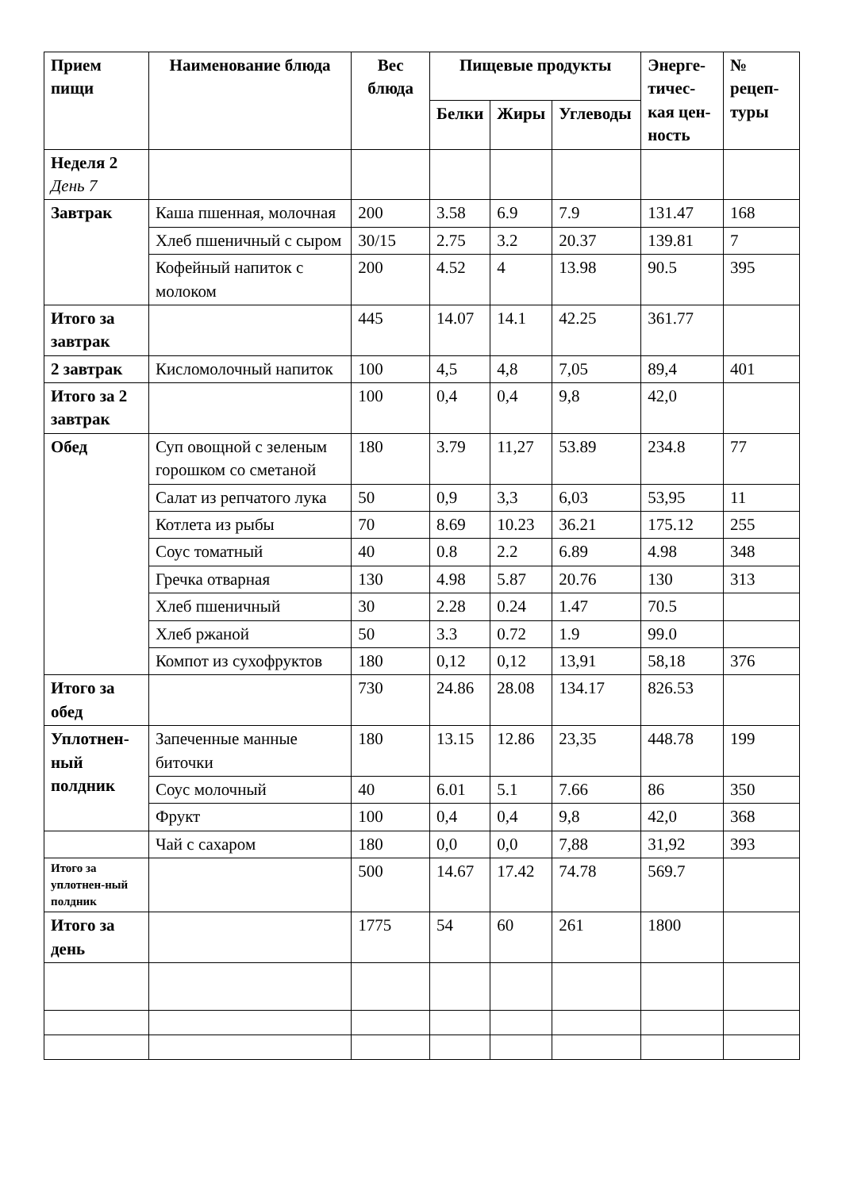| Прием пищи | Наименование блюда | Вес блюда | Пищевые продукты | | | Энерге-тичес-кая цен-ность | № рецеп-туры |
| --- | --- | --- | --- | --- | --- | --- | --- |
| | | | Белки | Жиры | Углеводы | | |
| Неделя 2 День 7 | | | | | | | |
| Завтрак | Каша пшенная, молочная | 200 | 3.58 | 6.9 | 7.9 | 131.47 | 168 |
| | Хлеб пшеничный с сыром | 30/15 | 2.75 | 3.2 | 20.37 | 139.81 | 7 |
| | Кофейный напиток с молоком | 200 | 4.52 | 4 | 13.98 | 90.5 | 395 |
| Итого за завтрак | | 445 | 14.07 | 14.1 | 42.25 | 361.77 | |
| 2 завтрак | Кисломолочный напиток | 100 | 4,5 | 4,8 | 7,05 | 89,4 | 401 |
| Итого за 2 завтрак | | 100 | 0,4 | 0,4 | 9,8 | 42,0 | |
| Обед | Суп овощной с зеленым горошком со сметаной | 180 | 3.79 | 11,27 | 53.89 | 234.8 | 77 |
| | Салат из репчатого лука | 50 | 0,9 | 3,3 | 6,03 | 53,95 | 11 |
| | Котлета из рыбы | 70 | 8.69 | 10.23 | 36.21 | 175.12 | 255 |
| | Соус томатный | 40 | 0.8 | 2.2 | 6.89 | 4.98 | 348 |
| | Гречка отварная | 130 | 4.98 | 5.87 | 20.76 | 130 | 313 |
| | Хлеб пшеничный | 30 | 2.28 | 0.24 | 1.47 | 70.5 | |
| | Хлеб ржаной | 50 | 3.3 | 0.72 | 1.9 | 99.0 | |
| | Компот из сухофруктов | 180 | 0,12 | 0,12 | 13,91 | 58,18 | 376 |
| Итого за обед | | 730 | 24.86 | 28.08 | 134.17 | 826.53 | |
| Уплотнен-ный полдник | Запеченные манные биточки | 180 | 13.15 | 12.86 | 23,35 | 448.78 | 199 |
| | Соус молочный | 40 | 6.01 | 5.1 | 7.66 | 86 | 350 |
| | Фрукт | 100 | 0,4 | 0,4 | 9,8 | 42,0 | 368 |
| | Чай с сахаром | 180 | 0,0 | 0,0 | 7,88 | 31,92 | 393 |
| Итого за уплотнен-ный полдник | | 500 | 14.67 | 17.42 | 74.78 | 569.7 | |
| Итого за день | | 1775 | 54 | 60 | 261 | 1800 | |